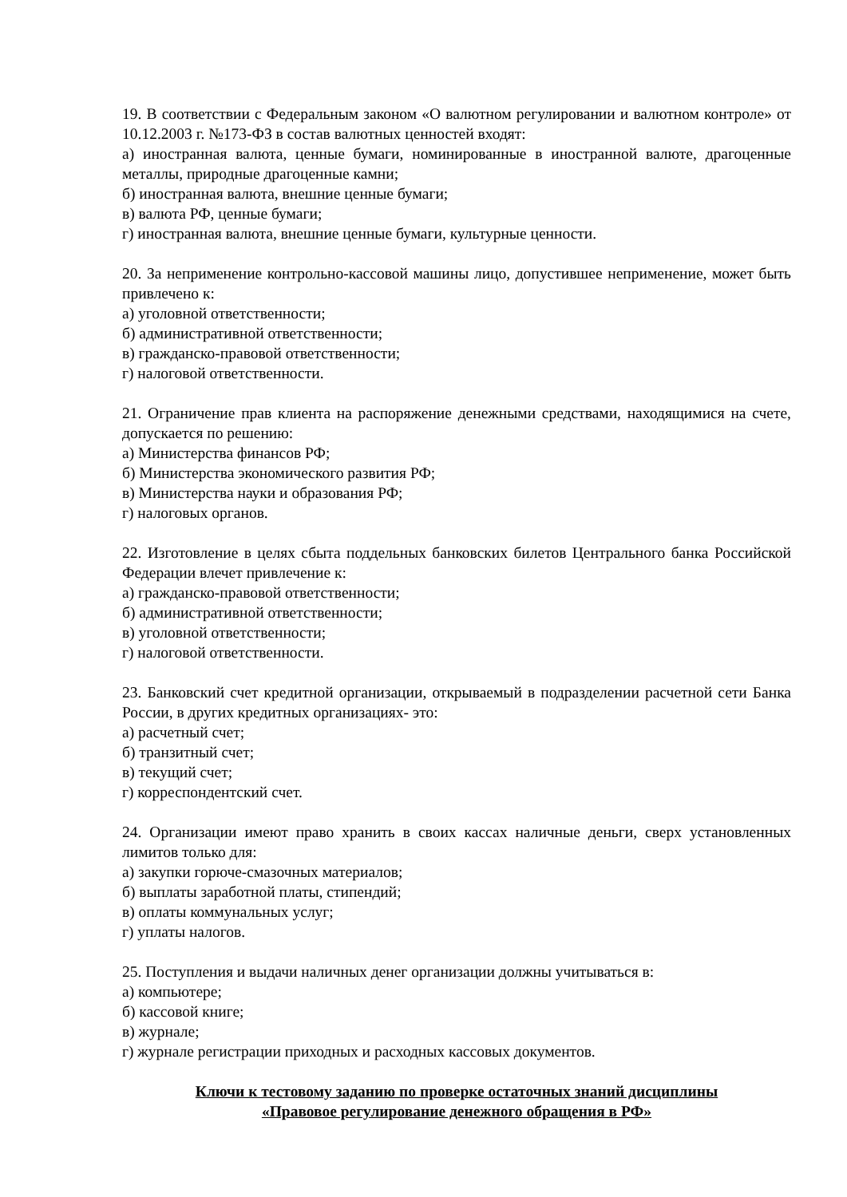19. В соответствии с Федеральным законом «О валютном регулировании и валютном контроле» от 10.12.2003 г. №173-ФЗ в состав валютных ценностей входят:
а) иностранная валюта, ценные бумаги, номинированные в иностранной валюте, драгоценные металлы, природные драгоценные камни;
б) иностранная валюта, внешние ценные бумаги;
в) валюта РФ, ценные бумаги;
г) иностранная валюта, внешние ценные бумаги, культурные ценности.
20. За неприменение контрольно-кассовой машины лицо, допустившее неприменение, может быть привлечено к:
а) уголовной ответственности;
б) административной ответственности;
в) гражданско-правовой ответственности;
г) налоговой ответственности.
21. Ограничение прав клиента на распоряжение денежными средствами, находящимися на счете, допускается по решению:
а) Министерства финансов РФ;
б) Министерства экономического развития РФ;
в) Министерства науки и образования РФ;
г) налоговых органов.
22. Изготовление в целях сбыта поддельных банковских билетов Центрального банка Российской Федерации влечет привлечение к:
а) гражданско-правовой ответственности;
б) административной ответственности;
в) уголовной ответственности;
г) налоговой ответственности.
23. Банковский счет кредитной организации, открываемый в подразделении расчетной сети Банка России, в других кредитных организациях- это:
а) расчетный счет;
б) транзитный счет;
в) текущий счет;
г) корреспондентский счет.
24. Организации имеют право хранить в своих кассах наличные деньги, сверх установленных лимитов только для:
а) закупки горюче-смазочных материалов;
б) выплаты заработной платы, стипендий;
в) оплаты коммунальных услуг;
г) уплаты налогов.
25. Поступления и выдачи наличных денег организации должны учитываться в:
а) компьютере;
б) кассовой книге;
в) журнале;
г) журнале регистрации приходных и расходных кассовых документов.
Ключи к тестовому заданию по проверке остаточных знаний дисциплины
«Правовое регулирование денежного обращения в РФ»